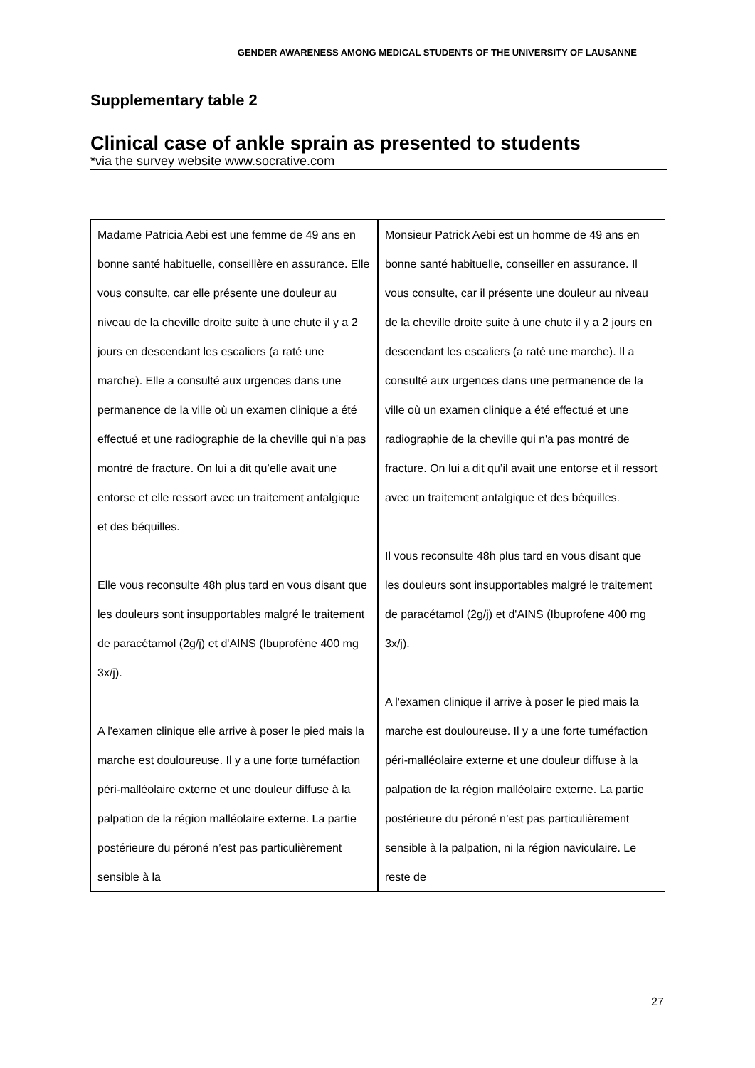GENDER AWARENESS AMONG MEDICAL STUDENTS OF THE UNIVERSITY OF LAUSANNE
Supplementary table 2
Clinical case of ankle sprain as presented to students
*via the survey website www.socrative.com
| Madame Patricia Aebi est une femme de 49 ans en bonne santé habituelle, conseillère en assurance. Elle vous consulte, car elle présente une douleur au niveau de la cheville droite suite à une chute il y a 2 jours en descendant les escaliers (a raté une marche). Elle a consulté aux urgences dans une permanence de la ville où un examen clinique a été effectué et une radiographie de la cheville qui n'a pas montré de fracture. On lui a dit qu’elle avait une entorse et elle ressort avec un traitement antalgique et des béquilles. Elle vous reconsulte 48h plus tard en vous disant que les douleurs sont insupportables malgré le traitement de paracétamol (2g/j) et d'AINS (Ibuprofène 400 mg 3x/j). A l'examen clinique elle arrive à poser le pied mais la marche est douloureuse. Il y a une forte tuméfaction péri-malléolaire externe et une douleur diffuse à la palpation de la région malléolaire externe. La partie postérieure du péroné n’est pas particulièrement sensible à la | Monsieur Patrick Aebi est un homme de 49 ans en bonne santé habituelle, conseiller en assurance. Il vous consulte, car il présente une douleur au niveau de la cheville droite suite à une chute il y a 2 jours en descendant les escaliers (a raté une marche). Il a consulté aux urgences dans une permanence de la ville où un examen clinique a été effectué et une radiographie de la cheville qui n'a pas montré de fracture. On lui a dit qu’il avait une entorse et il ressort avec un traitement antalgique et des béquilles. Il vous reconsulte 48h plus tard en vous disant que les douleurs sont insupportables malgré le traitement de paracétamol (2g/j) et d'AINS (Ibuprofene 400 mg 3x/j). A l'examen clinique il arrive à poser le pied mais la marche est douloureuse. Il y a une forte tuméfaction péri-malléolaire externe et une douleur diffuse à la palpation de la région malléolaire externe. La partie postérieure du péroné n’est pas particulièrement sensible à la palpation, ni la région naviculaire. Le reste de |
27